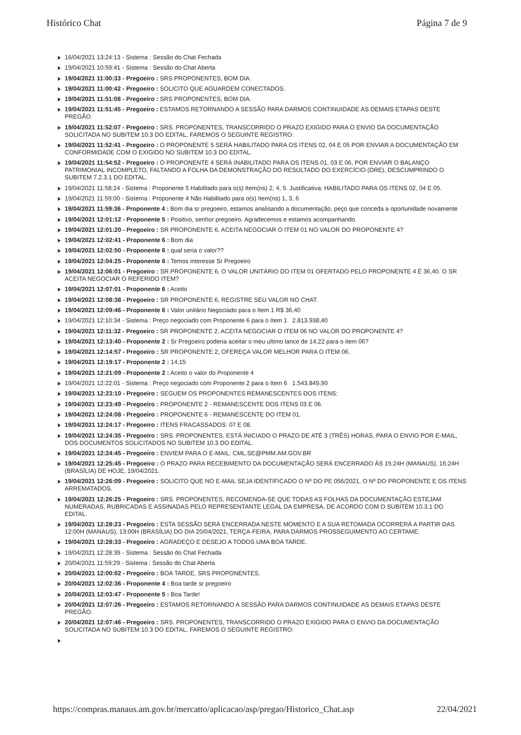Histórico Chat Página 7 de 9
16/04/2021 13:24:13 - Sistema : Sessão do Chat Fechada
19/04/2021 10:59:41 - Sistema : Sessão do Chat Aberta
19/04/2021 11:00:33 - Pregoeiro : SRS PROPONENTES, BOM DIA.
19/04/2021 11:00:42 - Pregoeiro : SOLICITO QUE AGUARDEM CONECTADOS.
19/04/2021 11:51:08 - Pregoeiro : SRS PROPONENTES, BOM DIA.
19/04/2021 11:51:45 - Pregoeiro : ESTAMOS RETORNANDO A SESSÃO PARA DARMOS CONTINUIDADE AS DEMAIS ETAPAS DESTE PREGÃO.
19/04/2021 11:52:07 - Pregoeiro : SRS. PROPONENTES, TRANSCORRIDO O PRAZO EXIGIDO PARA O ENVIO DA DOCUMENTAÇÃO SOLICITADA NO SUBITEM 10.3 DO EDITAL, FAREMOS O SEGUINTE REGISTRO:
19/04/2021 11:52:41 - Pregoeiro : O PROPONENTE 5 SERÁ HABILITADO PARA OS ITENS 02, 04 E 05 POR ENVIAR A DOCUMENTAÇÃO EM CONFORMIDADE COM O EXIGIDO NO SUBITEM 10.3 DO EDITAL.
19/04/2021 11:54:52 - Pregoeiro : O PROPONENTE 4 SERÁ INABILITADO PARA OS ITENS 01, 03 E 06, POR ENVIAR O BALANÇO PATRIMONIAL INCOMPLETO, FALTANDO A FOLHA DA DEMONSTRAÇÃO DO RESULTADO DO EXERCÍCIO (DRE), DESCUMPRINDO O SUBITEM 7.2.3.1 DO EDITAL.
19/04/2021 11:58:24 - Sistema : Proponente 5 Habilitado para o(s) Item(ns) 2, 4, 5. Justificativa: HABILITADO PARA OS ITENS 02, 04 E 05.
19/04/2021 11:59:00 - Sistema : Proponente 4 Não Habilitado para o(s) Item(ns) 1, 3, 6
19/04/2021 11:59:36 - Proponente 4 : Bom dia sr pregoeiro, estamos analisando a documentação, peço que conceda a oportunidade novamente
19/04/2021 12:01:12 - Proponente 5 : Positivo, senhor pregoeiro. Agradecemos e estamos acompanhando.
19/04/2021 12:01:20 - Pregoeiro : SR PROPONENTE 6, ACEITA NEGOCIAR O ITEM 01 NO VALOR DO PROPONENTE 4?
19/04/2021 12:02:41 - Proponente 6 : Bom dia
19/04/2021 12:02:50 - Proponente 6 : qual seria o valor??
19/04/2021 12:04:25 - Proponente 6 : Temos interesse Sr Pregoeiro
19/04/2021 12:06:01 - Pregoeiro : SR PROPONENTE 6, O VALOR UNITÁRIO DO ITEM 01 OFERTADO PELO PROPONENTE 4 É 36,40. O SR ACEITA NEGOCIAR O REFERIDO ITEM?
19/04/2021 12:07:01 - Proponente 6 : Aceito
19/04/2021 12:08:38 - Pregoeiro : SR PROPONENTE 6, REGISTRE SEU VALOR NO CHAT.
19/04/2021 12:09:46 - Proponente 6 : Valor unitário Negociado para o Item 1 R$ 36,40
19/04/2021 12:10:34 - Sistema : Preço negociado com Proponente 6 para o Item 1 2.813.938,40
19/04/2021 12:11:32 - Pregoeiro : SR PROPONENTE 2, ACEITA NEGOCIAR O ITEM 06 NO VALOR DO PROPONENTE 4?
19/04/2021 12:13:40 - Proponente 2 : Sr Pregoeiro poderia aceitar o meu ultimo lance de 14,22 para o item 06?
19/04/2021 12:14:57 - Pregoeiro : SR PROPONENTE 2, OFEREÇA VALOR MELHOR PARA O ITEM 06.
19/04/2021 12:19:17 - Proponente 2 : 14,15
19/04/2021 12:21:09 - Proponente 2 : Aceito o valor do Proponente 4
19/04/2021 12:22:01 - Sistema : Preço negociado com Proponente 2 para o Item 6 1.543.849,90
19/04/2021 12:23:10 - Pregoeiro : SEGUEM OS PROPONENTES REMANESCENTES DOS ITENS:
19/04/2021 12:23:49 - Pregoeiro : PROPONENTE 2 - REMANESCENTE DOS ITENS 03 E 06.
19/04/2021 12:24:08 - Pregoeiro : PROPONENTE 6 - REMANESCENTE DO ITEM 01.
19/04/2021 12:24:17 - Pregoeiro : ITENS FRACASSADOS: 07 E 08.
19/04/2021 12:24:35 - Pregoeiro : SRS. PROPONENTES, ESTÁ INICIADO O PRAZO DE ATÉ 3 (TRÊS) HORAS, PARA O ENVIO POR E-MAIL, DOS DOCUMENTOS SOLICITADOS NO SUBITEM 10.3 DO EDITAL.
19/04/2021 12:24:45 - Pregoeiro : ENVIEM PARA O E-MAIL: CML.SE@PMM.AM.GOV.BR
19/04/2021 12:25:45 - Pregoeiro : O PRAZO PARA RECEBIMENTO DA DOCUMENTAÇÃO SERÁ ENCERRADO ÀS 15:24H (MANAUS), 16:24H (BRASÍLIA) DE HOJE, 19/04/2021.
19/04/2021 12:26:09 - Pregoeiro : SOLICITO QUE NO E-MAIL SEJA IDENTIFICADO O Nº DO PE 056/2021, O Nº DO PROPONENTE E OS ITENS ARREMATADOS.
19/04/2021 12:26:25 - Pregoeiro : SRS. PROPONENTES, RECOMENDA-SE QUE TODAS AS FOLHAS DA DOCUMENTAÇÃO ESTEJAM NUMERADAS, RUBRICADAS E ASSINADAS PELO REPRESENTANTE LEGAL DA EMPRESA, DE ACORDO COM O SUBITEM 10.3.1 DO EDITAL.
19/04/2021 12:28:23 - Pregoeiro : ESTA SESSÃO SERÁ ENCERRADA NESTE MOMENTO E A SUA RETOMADA OCORRERÁ A PARTIR DAS 12:00H (MANAUS), 13:00H (BRASÍLIA) DO DIA 20/04/2021, TERÇA-FEIRA, PARA DARMOS PROSSEGUIMENTO AO CERTAME.
19/04/2021 12:28:33 - Pregoeiro : AGRADEÇO E DESEJO A TODOS UMA BOA TARDE.
19/04/2021 12:28:39 - Sistema : Sessão do Chat Fechada
20/04/2021 11:59:29 - Sistema : Sessão do Chat Aberta
20/04/2021 12:00:02 - Pregoeiro : BOA TARDE, SRS PROPONENTES.
20/04/2021 12:02:36 - Proponente 4 : Boa tarde sr pregoeiro
20/04/2021 12:03:47 - Proponente 5 : Boa Tarde!
20/04/2021 12:07:26 - Pregoeiro : ESTAMOS RETORNANDO A SESSÃO PARA DARMOS CONTINUIDADE AS DEMAIS ETAPAS DESTE PREGÃO.
20/04/2021 12:07:46 - Pregoeiro : SRS. PROPONENTES, TRANSCORRIDO O PRAZO EXIGIDO PARA O ENVIO DA DOCUMENTAÇÃO SOLICITADA NO SUBITEM 10.3 DO EDITAL, FAREMOS O SEGUINTE REGISTRO:
https://compras.manaus.am.gov.br/mercatto/aplicacao/asp/pregao/Historico_Chat.asp 22/04/2021